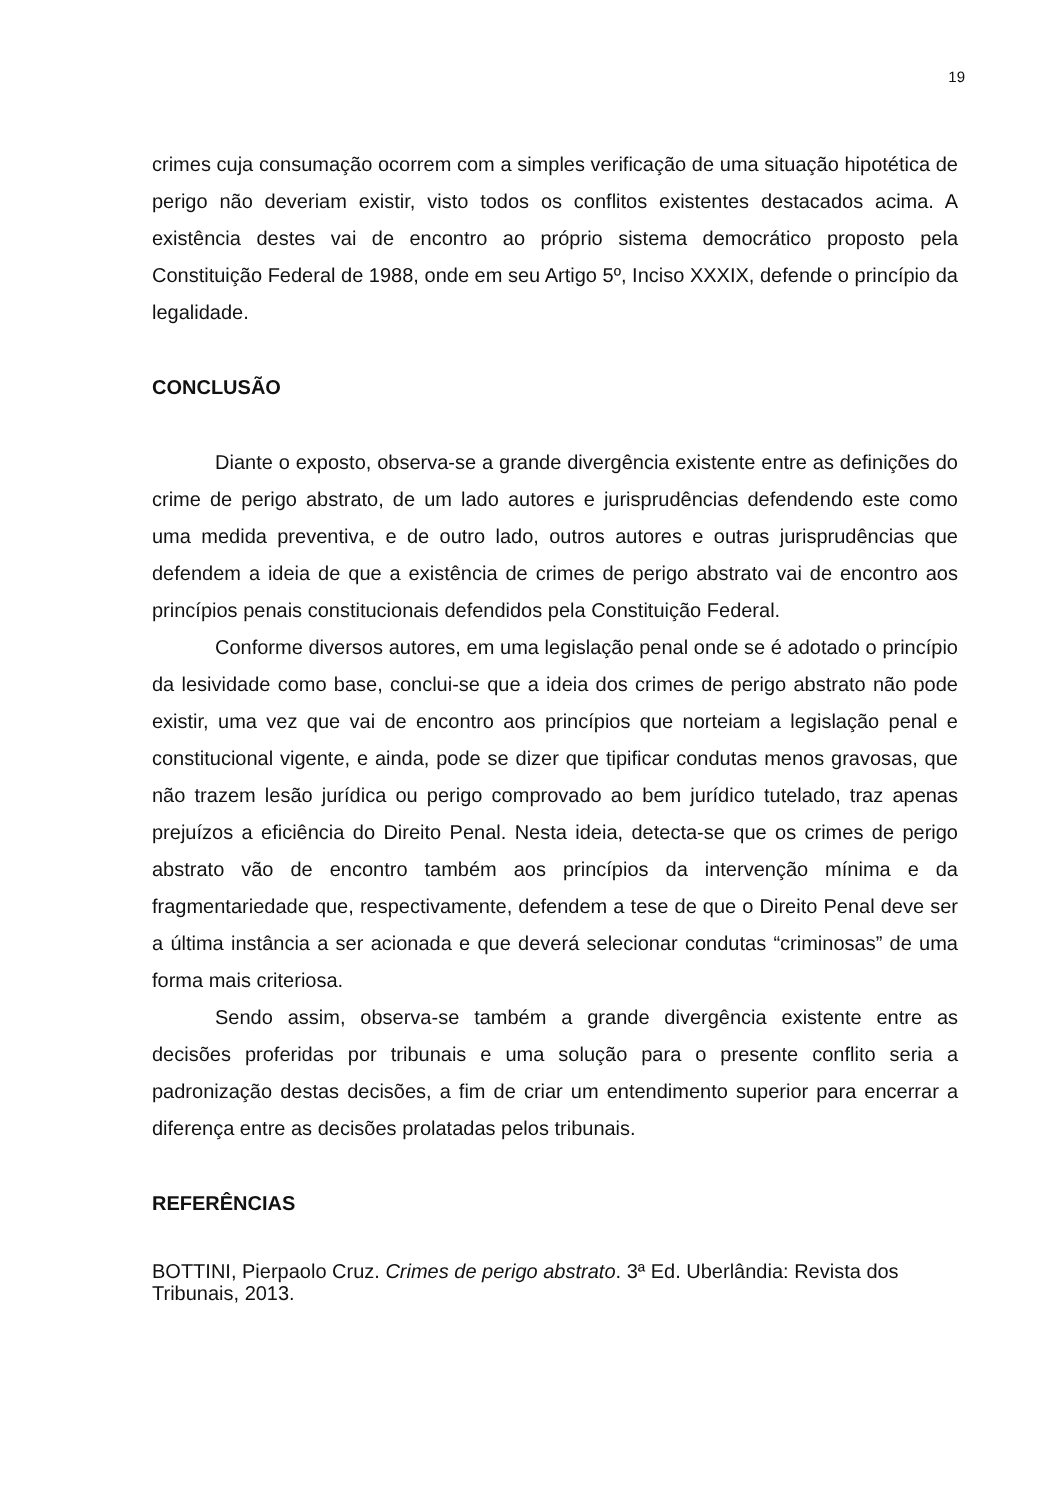19
crimes cuja consumação ocorrem com a simples verificação de uma situação hipotética de perigo não deveriam existir, visto todos os conflitos existentes destacados acima. A existência destes vai de encontro ao próprio sistema democrático proposto pela Constituição Federal de 1988, onde em seu Artigo 5º, Inciso XXXIX, defende o princípio da legalidade.
CONCLUSÃO
Diante o exposto, observa-se a grande divergência existente entre as definições do crime de perigo abstrato, de um lado autores e jurisprudências defendendo este como uma medida preventiva, e de outro lado, outros autores e outras jurisprudências que defendem a ideia de que a existência de crimes de perigo abstrato vai de encontro aos princípios penais constitucionais defendidos pela Constituição Federal.
Conforme diversos autores, em uma legislação penal onde se é adotado o princípio da lesividade como base, conclui-se que a ideia dos crimes de perigo abstrato não pode existir, uma vez que vai de encontro aos princípios que norteiam a legislação penal e constitucional vigente, e ainda, pode se dizer que tipificar condutas menos gravosas, que não trazem lesão jurídica ou perigo comprovado ao bem jurídico tutelado, traz apenas prejuízos a eficiência do Direito Penal. Nesta ideia, detecta-se que os crimes de perigo abstrato vão de encontro também aos princípios da intervenção mínima e da fragmentariedade que, respectivamente, defendem a tese de que o Direito Penal deve ser a última instância a ser acionada e que deverá selecionar condutas “criminosas” de uma forma mais criteriosa.
Sendo assim, observa-se também a grande divergência existente entre as decisões proferidas por tribunais e uma solução para o presente conflito seria a padronização destas decisões, a fim de criar um entendimento superior para encerrar a diferença entre as decisões prolatadas pelos tribunais.
REFERÊNCIAS
BOTTINI, Pierpaolo Cruz. Crimes de perigo abstrato. 3ª Ed. Uberlândia: Revista dos Tribunais, 2013.